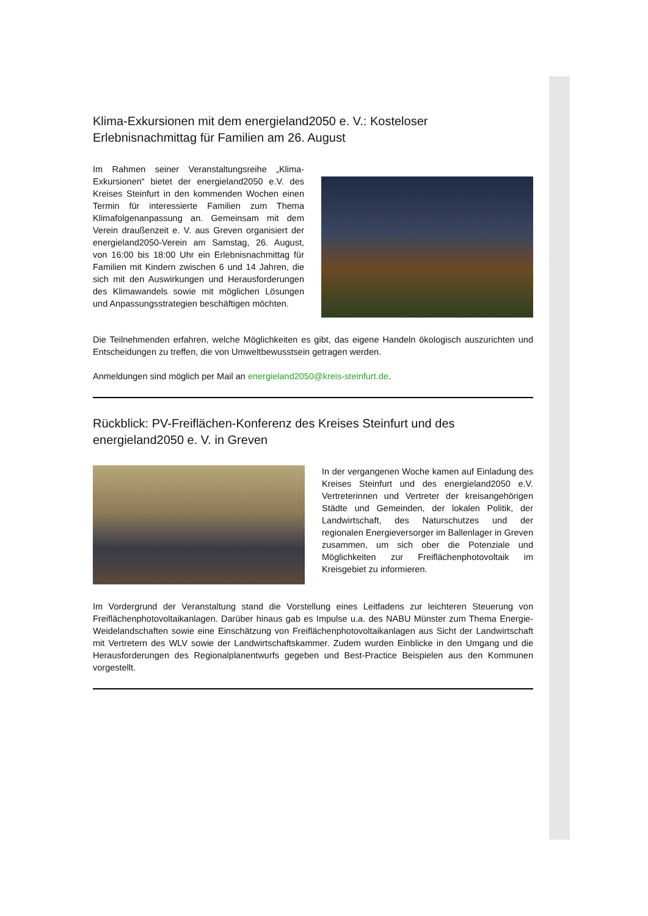Klima-Exkursionen mit dem energieland2050 e. V.: Kosteloser Erlebnisnachmittag für Familien am 26. August
Im Rahmen seiner Veranstaltungsreihe „Klima-Exkursionen“ bietet der energieland2050 e.V. des Kreises Steinfurt in den kommenden Wochen einen Termin für interessierte Familien zum Thema Klimafolgenanpassung an. Gemeinsam mit dem Verein draußenzeit e. V. aus Greven organisiert der energieland2050-Verein am Samstag, 26. August, von 16:00 bis 18:00 Uhr ein Erlebnisnachmittag für Familien mit Kindern zwischen 6 und 14 Jahren, die sich mit den Auswirkungen und Herausforderungen des Klimawandels sowie mit möglichen Lösungen und Anpassungsstrategien beschäftigen möchten.
Die Teilnehmenden erfahren, welche Möglichkeiten es gibt, das eigene Handeln ökologisch auszurichten und Entscheidungen zu treffen, die von Umweltbewusstsein getragen werden.
Anmeldungen sind möglich per Mail an energieland2050@kreis-steinfurt.de.
Rückblick: PV-Freiflächen-Konferenz des Kreises Steinfurt und des energieland2050 e. V. in Greven
In der vergangenen Woche kamen auf Einladung des Kreises Steinfurt und des energieland2050 e.V. Vertreterinnen und Vertreter der kreisangehörigen Städte und Gemeinden, der lokalen Politik, der Landwirtschaft, des Naturschutzes und der regionalen Energieversorger im Ballenlager in Greven zusammen, um sich ober die Potenziale und Möglichkeiten zur Freiflächenphotovoltaik im Kreisgebiet zu informieren.
Im Vordergrund der Veranstaltung stand die Vorstellung eines Leitfadens zur leichteren Steuerung von Freiflächenphotovoltaikanlagen. Darüber hinaus gab es Impulse u.a. des NABU Münster zum Thema Energie-Weidelandschaften sowie eine Einschätzung von Freiflächenphotovoltaikanlagen aus Sicht der Landwirtschaft mit Vertretern des WLV sowie der Landwirtschaftskammer. Zudem wurden Einblicke in den Umgang und die Herausforderungen des Regionalplanentwurfs gegeben und Best-Practice Beispielen aus den Kommunen vorgestellt.